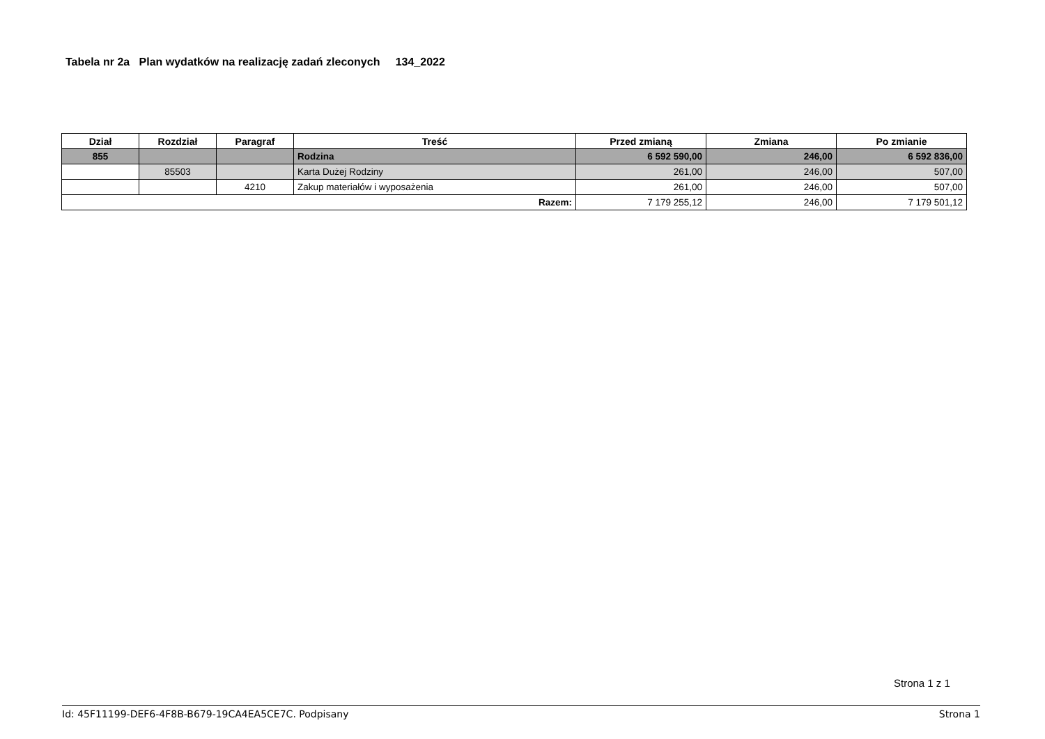Tabela nr 2a Plan wydatków na realizację zadań zleconych 134_2022
| Dział | Rozdział | Paragraf | Treść | Przed zmianą | Zmiana | Po zmianie |
| --- | --- | --- | --- | --- | --- | --- |
| 855 | | | Rodzina | 6 592 590,00 | 246,00 | 6 592 836,00 |
| | 85503 | | Karta Dużej Rodziny | 261,00 | 246,00 | 507,00 |
| | | 4210 | Zakup materiałów i wyposażenia | 261,00 | 246,00 | 507,00 |
| Razem: | | | | 7 179 255,12 | 246,00 | 7 179 501,12 |
Strona 1 z 1
Id: 45F11199-DEF6-4F8B-B679-19CA4EA5CE7C. Podpisany Strona 1